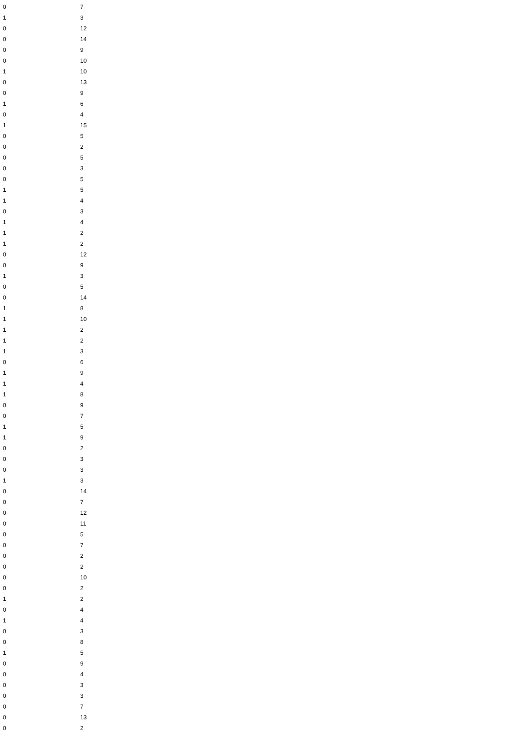| 0 | 7 |
| 1 | 3 |
| 0 | 12 |
| 0 | 14 |
| 0 | 9 |
| 0 | 10 |
| 1 | 10 |
| 0 | 13 |
| 0 | 9 |
| 1 | 6 |
| 0 | 4 |
| 1 | 15 |
| 0 | 5 |
| 0 | 2 |
| 0 | 5 |
| 0 | 3 |
| 0 | 5 |
| 1 | 5 |
| 1 | 4 |
| 0 | 3 |
| 1 | 4 |
| 1 | 2 |
| 1 | 2 |
| 0 | 12 |
| 0 | 9 |
| 1 | 3 |
| 0 | 5 |
| 0 | 14 |
| 1 | 8 |
| 1 | 10 |
| 1 | 2 |
| 1 | 2 |
| 1 | 3 |
| 0 | 6 |
| 1 | 9 |
| 1 | 4 |
| 1 | 8 |
| 0 | 9 |
| 0 | 7 |
| 1 | 5 |
| 1 | 9 |
| 0 | 2 |
| 0 | 3 |
| 0 | 3 |
| 1 | 3 |
| 0 | 14 |
| 0 | 7 |
| 0 | 12 |
| 0 | 11 |
| 0 | 5 |
| 0 | 7 |
| 0 | 2 |
| 0 | 2 |
| 0 | 10 |
| 0 | 2 |
| 1 | 2 |
| 0 | 4 |
| 1 | 4 |
| 0 | 3 |
| 0 | 8 |
| 1 | 5 |
| 0 | 9 |
| 0 | 4 |
| 0 | 3 |
| 0 | 3 |
| 0 | 7 |
| 0 | 13 |
| 0 | 2 |